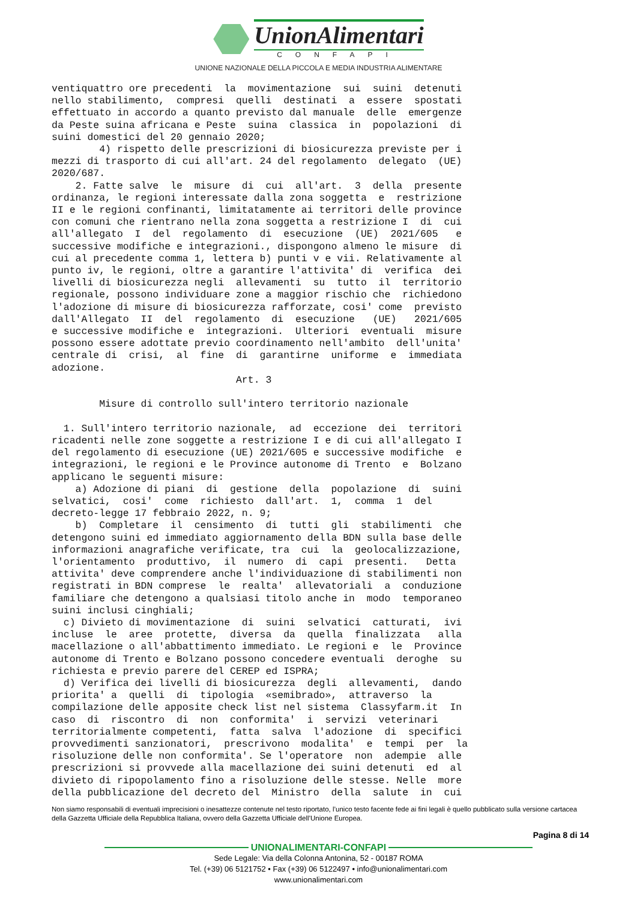UnionAlimentari
CONFAPI
UNIONE NAZIONALE DELLA PICCOLA E MEDIA INDUSTRIA ALIMENTARE
ventiquattro ore precedenti  la  movimentazione  sui  suini  detenuti
nello stabilimento,  compresi  quelli  destinati  a  essere  spostati
effettuato in accordo a quanto previsto dal manuale  delle  emergenze
da Peste suina africana e Peste  suina  classica  in  popolazioni  di
suini domestici del 20 gennaio 2020;
        4) rispetto delle prescrizioni di biosicurezza previste per i
mezzi di trasporto di cui all'art. 24 del regolamento  delegato  (UE)
2020/687.
    2. Fatte salve  le  misure  di  cui  all'art.  3  della  presente
ordinanza, le regioni interessate dalla zona soggetta  e  restrizione
II e le regioni confinanti, limitatamente ai territori delle province
con comuni che rientrano nella zona soggetta a restrizione I  di  cui
all'allegato  I  del  regolamento  di  esecuzione  (UE)  2021/605   e
successive modifiche e integrazioni., dispongono almeno le misure  di
cui al precedente comma 1, lettera b) punti v e vii. Relativamente al
punto iv, le regioni, oltre a garantire l'attivita' di  verifica  dei
livelli di biosicurezza negli  allevamenti  su  tutto  il  territorio
regionale, possono individuare zone a maggior rischio che  richiedono
l'adozione di misure di biosicurezza rafforzate, cosi' come  previsto
dall'Allegato  II  del  regolamento  di  esecuzione   (UE)   2021/605
e successive modifiche e  integrazioni.  Ulteriori  eventuali  misure
possono essere adottate previo coordinamento nell'ambito  dell'unita'
centrale di  crisi,  al  fine  di  garantirne  uniforme  e  immediata
adozione.
                               Art. 3

        Misure di controllo sull'intero territorio nazionale

  1. Sull'intero territorio nazionale,  ad  eccezione  dei  territori
ricadenti nelle zone soggette a restrizione I e di cui all'allegato I
del regolamento di esecuzione (UE) 2021/605 e successive modifiche  e
integrazioni, le regioni e le Province autonome di Trento  e  Bolzano
applicano le seguenti misure:
    a) Adozione di piani  di  gestione  della  popolazione  di  suini
selvatici,  cosi'  come  richiesto  dall'art.  1,  comma  1  del
decreto-legge 17 febbraio 2022, n. 9;
    b)  Completare  il  censimento  di  tutti  gli  stabilimenti  che
detengono suini ed immediato aggiornamento della BDN sulla base delle
informazioni anagrafiche verificate, tra  cui  la  geolocalizzazione,
l'orientamento  produttivo,  il  numero  di  capi  presenti.   Detta
attivita' deve comprendere anche l'individuazione di stabilimenti non
registrati in BDN comprese  le  realta'  allevatoriali  a  conduzione
familiare che detengono a qualsiasi titolo anche in  modo  temporaneo
suini inclusi cinghiali;
  c) Divieto di movimentazione  di  suini  selvatici  catturati,  ivi
incluse  le  aree  protette,  diversa  da  quella  finalizzata   alla
macellazione o all'abbattimento immediato. Le regioni e  le  Province
autonome di Trento e Bolzano possono concedere eventuali  deroghe  su
richiesta e previo parere del CEREP ed ISPRA;
  d) Verifica dei livelli di biosicurezza  degli  allevamenti,  dando
priorita' a  quelli  di  tipologia  «semibrado»,  attraverso  la
compilazione delle apposite check list nel sistema  Classyfarm.it  In
caso  di  riscontro  di  non  conformita'  i  servizi  veterinari
territorialmente competenti,  fatta  salva  l'adozione  di  specifici
provvedimenti sanzionatori,  prescrivono  modalita'  e  tempi  per  la
risoluzione delle non conformita'. Se l'operatore  non  adempie  alle
prescrizioni si provvede alla macellazione dei suini detenuti  ed  al
divieto di ripopolamento fino a risoluzione delle stesse. Nelle  more
della pubblicazione del decreto del  Ministro  della  salute  in  cui
Non siamo responsabili di eventuali imprecisioni o inesattezze contenute nel testo riportato, l’unico testo facente fede ai fini legali è quello pubblicato sulla versione cartacea della Gazzetta Ufficiale della Repubblica Italiana, ovvero della Gazzetta Ufficiale dell’Unione Europea.
Pagina 8 di 14
UNIONALIMENTARI-CONFAPI
Sede Legale: Via della Colonna Antonina, 52 - 00187 ROMA
Tel. (+39) 06 5121752 • Fax (+39) 06 5122497 • info@unionalimentari.com
www.unionalimentari.com